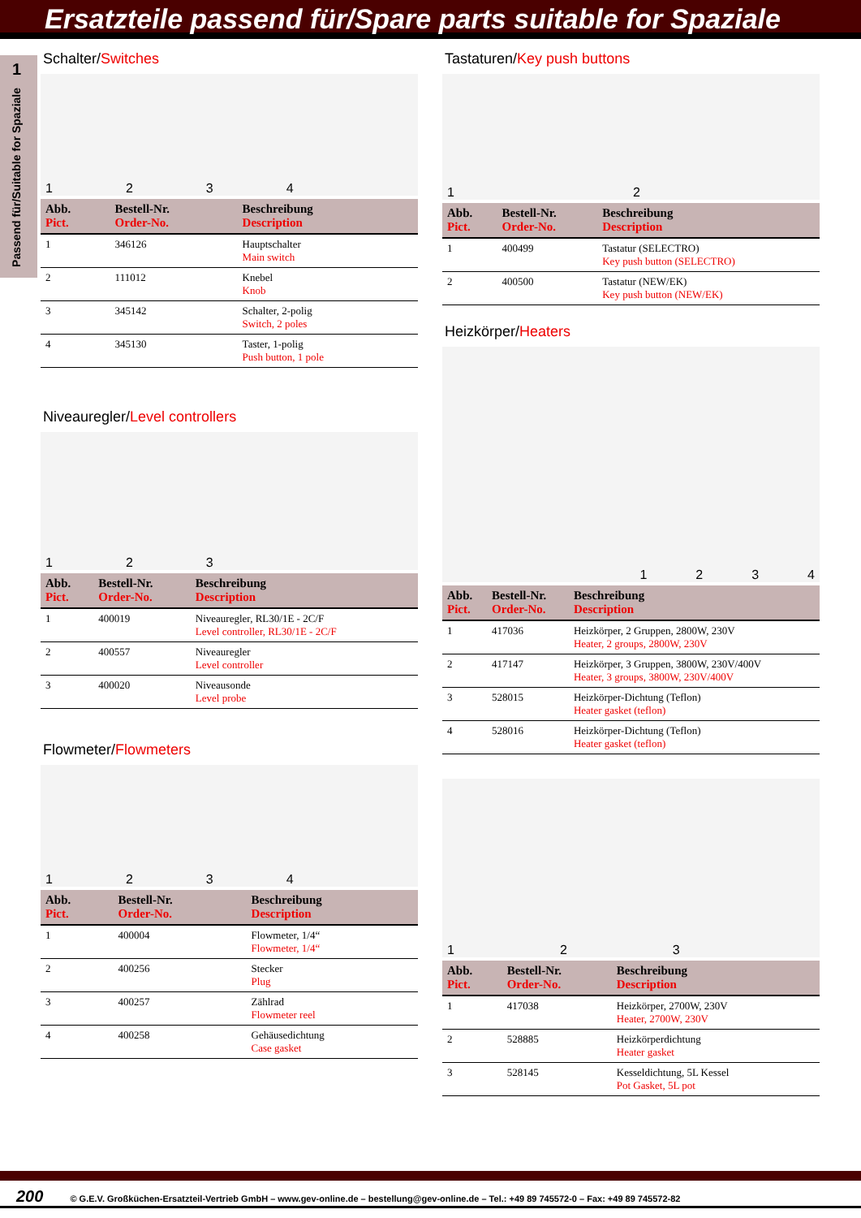Ersatzteile passend für/Spare parts suitable for Spaziale
1
Passend für/Suitable for Spaziale
Schalter/Switches
1234
| Abb. Pict. | Bestell-Nr. Order-No. | Beschreibung Description |
| --- | --- | --- |
| 1 | 346126 | Hauptschalter Main switch |
| 2 | 111012 | Knebel Knob |
| 3 | 345142 | Schalter, 2-polig Switch, 2 poles |
| 4 | 345130 | Taster, 1-polig Push button, 1 pole |
Niveauregler/Level controllers
123
| Abb. Pict. | Bestell-Nr. Order-No. | Beschreibung Description |
| --- | --- | --- |
| 1 | 400019 | Niveauregler, RL30/1E - 2C/F Level controller, RL30/1E - 2C/F |
| 2 | 400557 | Niveauregler Level controller |
| 3 | 400020 | Niveausonde Level probe |
Flowmeter/Flowmeters
1234
| Abb. Pict. | Bestell-Nr. Order-No. | Beschreibung Description |
| --- | --- | --- |
| 1 | 400004 | Flowmeter, 1/4“ Flowmeter, 1/4“ |
| 2 | 400256 | Stecker Plug |
| 3 | 400257 | Zählrad Flowmeter reel |
| 4 | 400258 | Gehäusedichtung Case gasket |
Tastaturen/Key push buttons
12
| Abb. Pict. | Bestell-Nr. Order-No. | Beschreibung Description |
| --- | --- | --- |
| 1 | 400499 | Tastatur (SELECTRO) Key push button (SELECTRO) |
| 2 | 400500 | Tastatur (NEW/EK) Key push button (NEW/EK) |
Heizkörper/Heaters
1234
| Abb. Pict. | Bestell-Nr. Order-No. | Beschreibung Description |
| --- | --- | --- |
| 1 | 417036 | Heizkörper, 2 Gruppen, 2800W, 230V Heater, 2 groups, 2800W, 230V |
| 2 | 417147 | Heizkörper, 3 Gruppen, 3800W, 230V/400V Heater, 3 groups, 3800W, 230V/400V |
| 3 | 528015 | Heizkörper-Dichtung (Teflon) Heater gasket (teflon) |
| 4 | 528016 | Heizkörper-Dichtung (Teflon) Heater gasket (teflon) |
123
| Abb. Pict. | Bestell-Nr. Order-No. | Beschreibung Description |
| --- | --- | --- |
| 1 | 417038 | Heizkörper, 2700W, 230V Heater, 2700W, 230V |
| 2 | 528885 | Heizkörperdichtung Heater gasket |
| 3 | 528145 | Kesseldichtung, 5L Kessel Pot Gasket, 5L pot |
200 © G.E.V. Großküchen-Ersatzteil-Vertrieb GmbH – www.gev-online.de – bestellung@gev-online.de – Tel.: +49 89 745572-0 – Fax: +49 89 745572-82